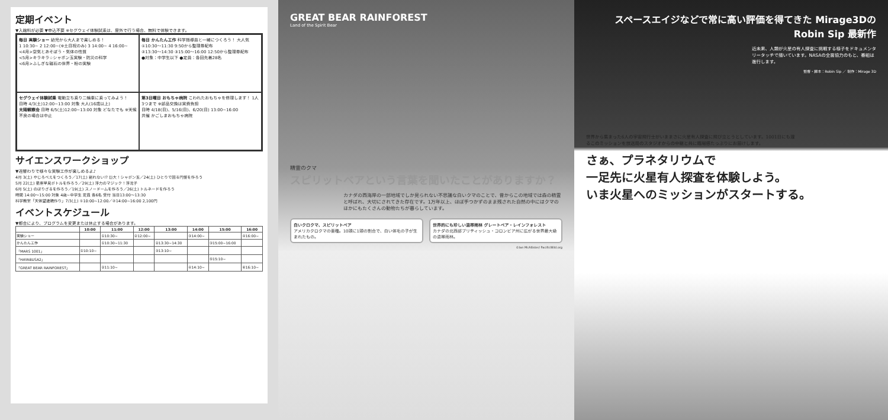定期イベント
▼入館料が必要 ▼申込不要 ※セグウェイ体験試乗は、屋外で行う場合、無料で体験できます。
毎日 実験ショー 幼児から大人まで楽しめる！
1 10:30~ 2 12:00~(※土日祝のみ) 3 14:00~ 4 16:00~
<4月>空気とあそぼう・気体の性質
<5月>キラキラ☆シャボン玉実験・防災の科学
<6月>ふしぎな磁石の世界・粉の実験
毎日 かんたん工作 科学指導員と一緒につくろう！ 大人気
①10:30～11:30 9:50から整理券配布
②13:30～14:30 ③15:00～16:00 12:50から整理券配布
●対象：中学生以下 ●定員：各回先着28名
セグウェイ体験試乗 電動立ち乗り二輪車に乗ってみよう！
日時 4/3(土)12:00~13:00 対象 大人(16歳以上)
太陽観察会 日時 6/5(土)12:00~13:00 対象 どなたでも ※天候不良の場合は中止
第3日曜日 おもちゃ病院 こわれたおもちゃを修理します！ 1人3つまで ※部品交換は実費負担
日時 4/18(日)、5/16(日)、6/20(日) 13:00~16:00
共催 かごしまおもちゃ病院
サイエンスワークショップ
▼週替わりで様々な実験工作が楽しめるよ♪
4月 3(土) やじろべえをつくろう／17(土) 割れない!? 巨大！シャボン玉／24(土) ひとりで回る円盤を作ろう
5月 22(土) 星座早見ボトルを作ろう／29(土) 浮力のマジック！浮沈子
6月 5(土) のぼりざるを作ろう／19(土) スノードームを作ろう／26(土) トルネードを作ろう
時間 14:00～15:00 対象 4歳~中学生 定員 各6名 受付 当日13:00～13:30
科学教室「天体望遠鏡作り」7/3(土) ①10:00~12:00／②14:00~16:00 2,100円
イベントスケジュール
▼都合により、プログラムを変更または休止する場合があります。
| | 10:00 | 11:00 | 12:00 | 13:00 | 14:00 | 15:00 | 16:00 |
| --- | --- | --- | --- | --- | --- | --- | --- |
| 実験ショー | | ①10:30~ | ②12:00~ | | ③14:00~ | | ④16:00~ |
| かんたん工作 | | ①10:30~11:30 | | ②13:30~14:30 | | ③15:00~16:00 | |
| 「MARS 1001」 | ①10:10~ | | | ③13:10~ | | | |
| 「HAYABUSA2」 | | | | | | ⑤15:10~ | |
| 「GREAT BEAR RAINFOREST」 | | ②11:10~ | | | ④14:10~ | | ⑥16:10~ |
GREAT BEAR RAINFOREST
Land of the Spirit Bear
精霊のクマ
スピリットベアという言葉を聞いたことがありますか？
カナダの西海岸の一部地域でしか見られない不思議な白いクマのことで、昔からこの地域では森の精霊と呼ばれ、大切にされてきた存在です。1万年以上、ほぼ手つかずのまま残された自然の中にはクマのほかにもたくさんの動物たちが暮らしています。
白いクロクマ、スピリットベア
アメリカクロクマの亜種。10頭に1頭の割合で、白い体毛の子が生まれたもの。
世界的にも珍しい温帯雨林 グレートベア・レインフォレスト
カナダの北西部ブリティッシュ・コロンビア州に広がる世界最大級の温帯雨林。
©Ian McAllister/ PacificWild.org
スペースエイジなどで常に高い評価を得てきた Mirage3DのRobin Sip 最新作
近未来、人類が火星の有人探査に挑戦する様子をドキュメンタリータッチで描いています。NASAの全面協力のもと、番組は進行します。
監督・脚本：Robin Sip ／ 制作：Mirage 3D
世界から集まった6人の宇宙飛行士がいままさに火星有人探査に飛び立とうとしています。1001日にも渡るこのミッションを放送局のスタジオからの中継と共に臨場感たっぷりにお届けします。
さぁ、プラネタリウムで
一足先に火星有人探査を体験しよう。
いま火星へのミッションがスタートする。